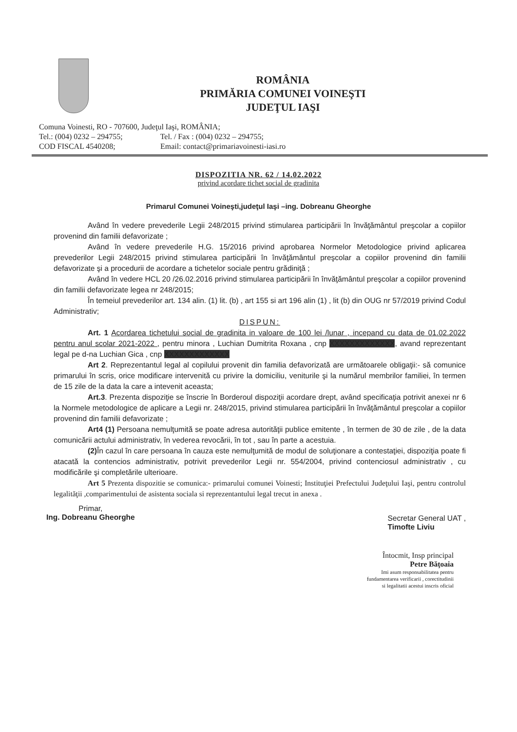ROMÂNIA
PRIMĂRIA COMUNEI VOINEŞTI
JUDEŢUL IAŞI
Comuna Voinesti, RO - 707600, Judeţul Iaşi, ROMÂNIA;
Tel.: (004) 0232 – 294755; Tel. / Fax : (004) 0232 – 294755;
COD FISCAL 4540208; Email: contact@primariavoinesti-iasi.ro
DISPOZITIA NR. 62 / 14.02.2022
privind acordare tichet social de gradinita
Primarul Comunei Voineşti,judeţul Iaşi –ing. Dobreanu Gheorghe
Având în vedere prevederile Legii 248/2015 privind stimularea participării în învăţământul preşcolar a copiilor provenind din familii defavorizate ;
Având în vedere prevederile H.G. 15/2016 privind aprobarea Normelor Metodologice privind aplicarea prevederilor Legii 248/2015 privind stimularea participării în învăţământul preşcolar a copiilor provenind din familii defavorizate şi a procedurii de acordare a tichetelor sociale pentru grădiniţă ;
Având în vedere HCL 20 /26.02.2016 privind stimularea participării în învăţământul preşcolar a copiilor provenind din familii defavorizate legea nr 248/2015;
În temeiul prevederilor art. 134 alin. (1) lit. (b) , art 155 si art 196 alin (1) , lit (b) din OUG nr 57/2019 privind Codul Administrativ;
DISPUN:
Art. 1 Acordarea tichetului social de gradinita in valoare de 100 lei /lunar , incepand cu data de 01.02.2022 pentru anul scolar 2021-2022 , pentru minora , Luchian Dumitrita Roxana , cnp XXXXXXXXXXXXX, avand reprezentant legal pe d-na Luchian Gica , cnp XXXXXXXXXXXXX
Art 2. Reprezentantul legal al copilului provenit din familia defavorizată are următoarele obligaţii:- să comunice primarului în scris, orice modificare intervenită cu privire la domiciliu, veniturile şi la numărul membrilor familiei, în termen de 15 zile de la data la care a intevenit aceasta;
Art.3. Prezenta dispoziţie se înscrie în Borderoul dispoziţii acordare drept, având specificaţia potrivit anexei nr 6 la Normele metodologice de aplicare a Legii nr. 248/2015, privind stimularea participării în învăţământul preşcolar a copiilor provenind din familii defavorizate ;
Art4 (1) Persoana nemulţumită se poate adresa autorităţii publice emitente , în termen de 30 de zile , de la data comunicării actului administrativ, în vederea revocării, în tot , sau în parte a acestuia.
(2) În cazul în care persoana în cauza este nemulţumită de modul de soluţionare a contestaţiei, dispoziţia poate fi atacată la contencios administrativ, potrivit prevederilor Legii nr. 554/2004, privind contenciosul administrativ , cu modificările şi completările ulterioare.
Art 5 Prezenta dispozitie se comunica:- primarului comunei Voinesti; Instituţiei Prefectului Judeţului Iaşi, pentru controlul legalităţii ,comparimentului de asistenta sociala si reprezentantului legal trecut in anexa .
Primar,
Ing. Dobreanu Gheorghe
Secretar General UAT ,
Timofte Liviu
Întocmit, Insp principal
Petre Băţoaia
Imi asum responsabilitatea pentru
fundamentarea verificarii , corectitudinii
si legalitatii acestui inscris oficial